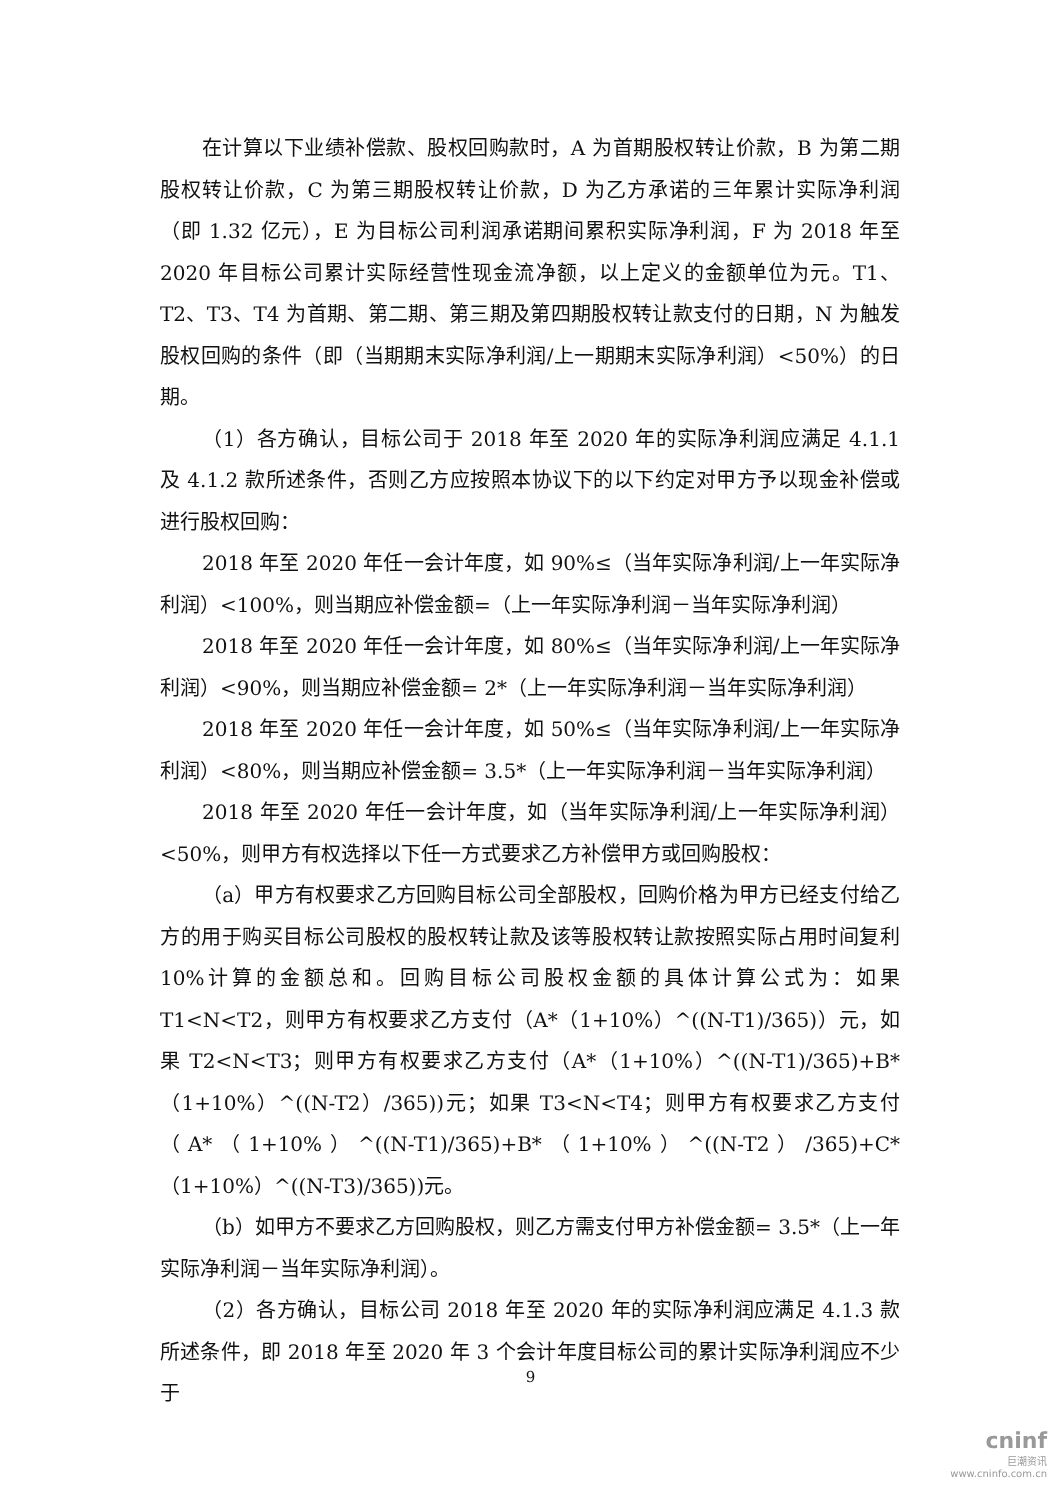在计算以下业绩补偿款、股权回购款时，A 为首期股权转让价款，B 为第二期股权转让价款，C 为第三期股权转让价款，D 为乙方承诺的三年累计实际净利润（即 1.32 亿元），E 为目标公司利润承诺期间累积实际净利润，F 为 2018 年至 2020 年目标公司累计实际经营性现金流净额，以上定义的金额单位为元。T1、T2、T3、T4 为首期、第二期、第三期及第四期股权转让款支付的日期，N 为触发股权回购的条件（即（当期期末实际净利润/上一期期末实际净利润）<50%）的日期。
（1）各方确认，目标公司于 2018 年至 2020 年的实际净利润应满足 4.1.1 及 4.1.2 款所述条件，否则乙方应按照本协议下的以下约定对甲方予以现金补偿或进行股权回购：
2018 年至 2020 年任一会计年度，如 90%≤（当年实际净利润/上一年实际净利润）<100%，则当期应补偿金额=（上一年实际净利润－当年实际净利润）
2018 年至 2020 年任一会计年度，如 80%≤（当年实际净利润/上一年实际净利润）<90%，则当期应补偿金额= 2*（上一年实际净利润－当年实际净利润）
2018 年至 2020 年任一会计年度，如 50%≤（当年实际净利润/上一年实际净利润）<80%，则当期应补偿金额= 3.5*（上一年实际净利润－当年实际净利润）
2018 年至 2020 年任一会计年度，如（当年实际净利润/上一年实际净利润）<50%，则甲方有权选择以下任一方式要求乙方补偿甲方或回购股权：
（a）甲方有权要求乙方回购目标公司全部股权，回购价格为甲方已经支付给乙方的用于购买目标公司股权的股权转让款及该等股权转让款按照实际占用时间复利 10%计算的金额总和。回购目标公司股权金额的具体计算公式为：如果 T1<N<T2，则甲方有权要求乙方支付（A*（1+10%）^((N-T1)/365)）元，如果 T2<N<T3；则甲方有权要求乙方支付（A*（1+10%）^((N-T1)/365)+B*（1+10%）^((N-T2）/365))元；如果 T3<N<T4；则甲方有权要求乙方支付（A*（1+10%）^((N-T1)/365)+B*（1+10%）^((N-T2）/365)+C*（1+10%）^((N-T3)/365))元。
（b）如甲方不要求乙方回购股权，则乙方需支付甲方补偿金额= 3.5*（上一年实际净利润－当年实际净利润）。
（2）各方确认，目标公司 2018 年至 2020 年的实际净利润应满足 4.1.3 款所述条件，即 2018 年至 2020 年 3 个会计年度目标公司的累计实际净利润应不少于
9
cninf
巨潮资讯
www.cninfo.com.cn